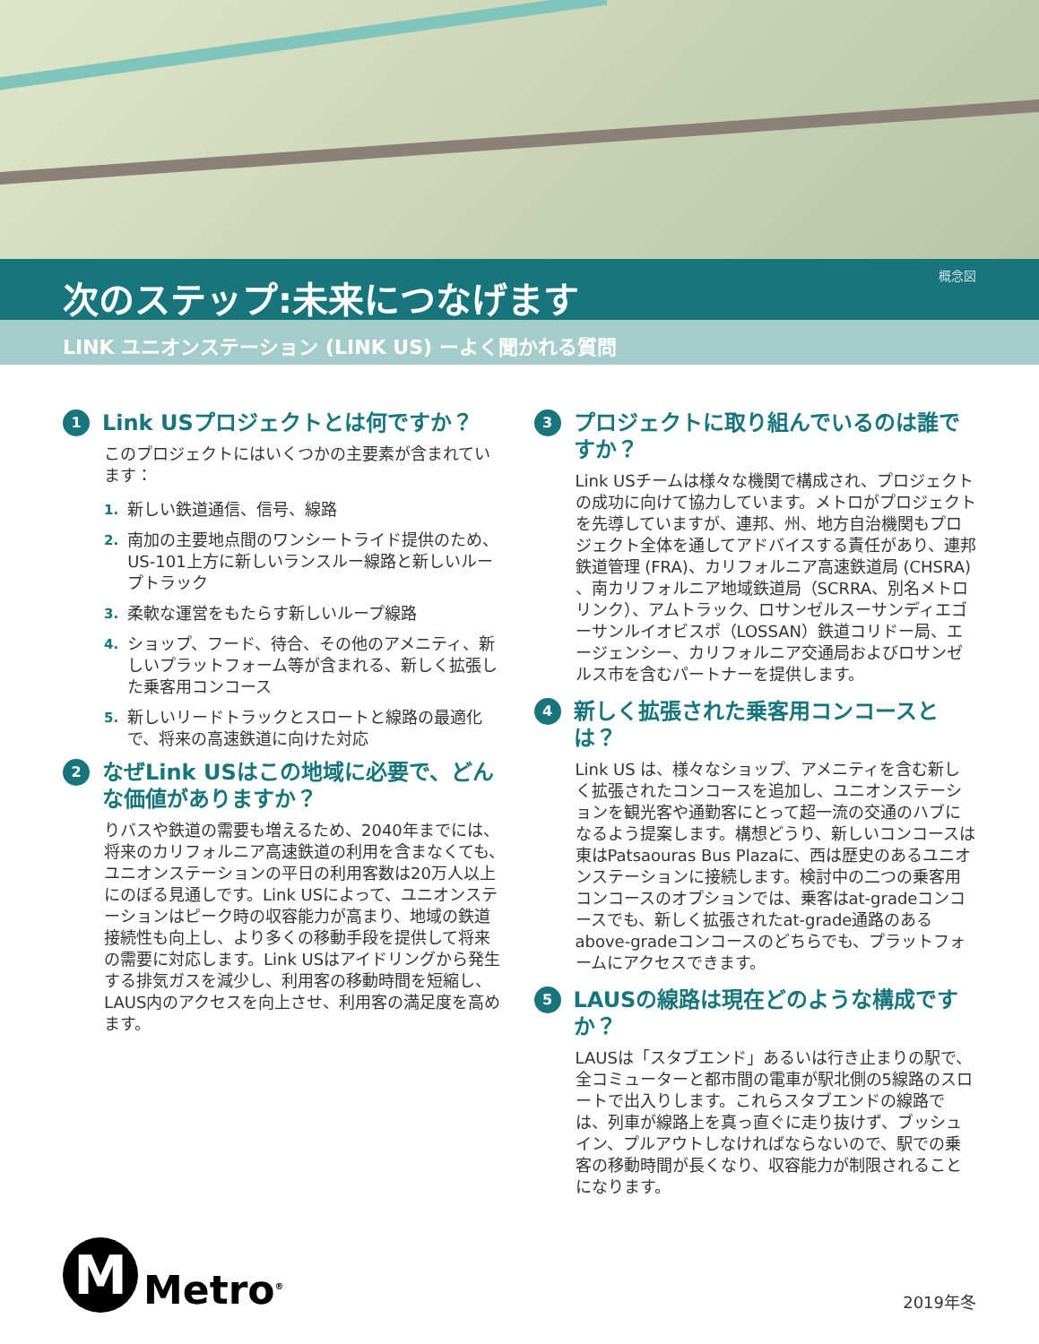次のステップ:未来につなげます
概念図
LINK ユニオンステーション (LINK US) ーよく聞かれる質問
1 Link USプロジェクトとは何ですか？
このプロジェクトにはいくつかの主要素が含まれています：
1. 新しい鉄道通信、信号、線路
2. 南加の主要地点間のワンシートライド提供のため、US-101上方に新しいランスルー線路と新しいループトラック
3. 柔軟な運営をもたらす新しいループ線路
4. ショップ、フード、待合、その他のアメニティ、新しいプラットフォーム等が含まれる、新しく拡張した乗客用コンコース
5. 新しいリードトラックとスロートと線路の最適化で、将来の高速鉄道に向けた対応
2 なぜLink USはこの地域に必要で、どんな価値がありますか？
りバスや鉄道の需要も増えるため、2040年までには、将来のカリフォルニア高速鉄道の利用を含まなくても、ユニオンステーションの平日の利用客数は20万人以上にのぼる見通しです。Link USによって、ユニオンステーションはピーク時の収容能力が高まり、地域の鉄道接続性も向上し、より多くの移動手段を提供して将来の需要に対応します。Link USはアイドリングから発生する排気ガスを減少し、利用客の移動時間を短縮し、LAUS内のアクセスを向上させ、利用客の満足度を高めます。
3 プロジェクトに取り組んでいるのは誰ですか？
Link USチームは様々な機関で構成され、プロジェクトの成功に向けて協力しています。メトロがプロジェクトを先導していますが、連邦、州、地方自治機関もプロジェクト全体を通してアドバイスする責任があり、連邦鉄道管理 (FRA)、カリフォルニア高速鉄道局 (CHSRA) 、南カリフォルニア地域鉄道局（SCRRA、別名メトロリンク）、アムトラック、ロサンゼルスーサンディエゴーサンルイオビスポ（LOSSAN）鉄道コリドー局、エージェンシー、カリフォルニア交通局およびロサンゼルス市を含むパートナーを提供します。
4 新しく拡張された乗客用コンコースとは？
Link US は、様々なショップ、アメニティを含む新しく拡張されたコンコースを追加し、ユニオンステーションを観光客や通勤客にとって超一流の交通のハブになるよう提案します。構想どうり、新しいコンコースは東はPatsaouras Bus Plazaに、西は歴史のあるユニオンステーションに接続します。検討中の二つの乗客用コンコースのオプションでは、乗客はat-gradeコンコースでも、新しく拡張されたat-grade通路のあるabove-gradeコンコースのどちらでも、プラットフォームにアクセスできます。
5 LAUSの線路は現在どのような構成ですか？
LAUSは「スタブエンド」あるいは行き止まりの駅で、全コミューターと都市間の電車が駅北側の5線路のスロートで出入りします。これらスタブエンドの線路では、列車が線路上を真っ直ぐに走り抜けず、ブッシュイン、プルアウトしなければならないので、駅での乗客の移動時間が長くなり、収容能力が制限されることになります。
M
Metro<sup>®</sup>
2019年冬